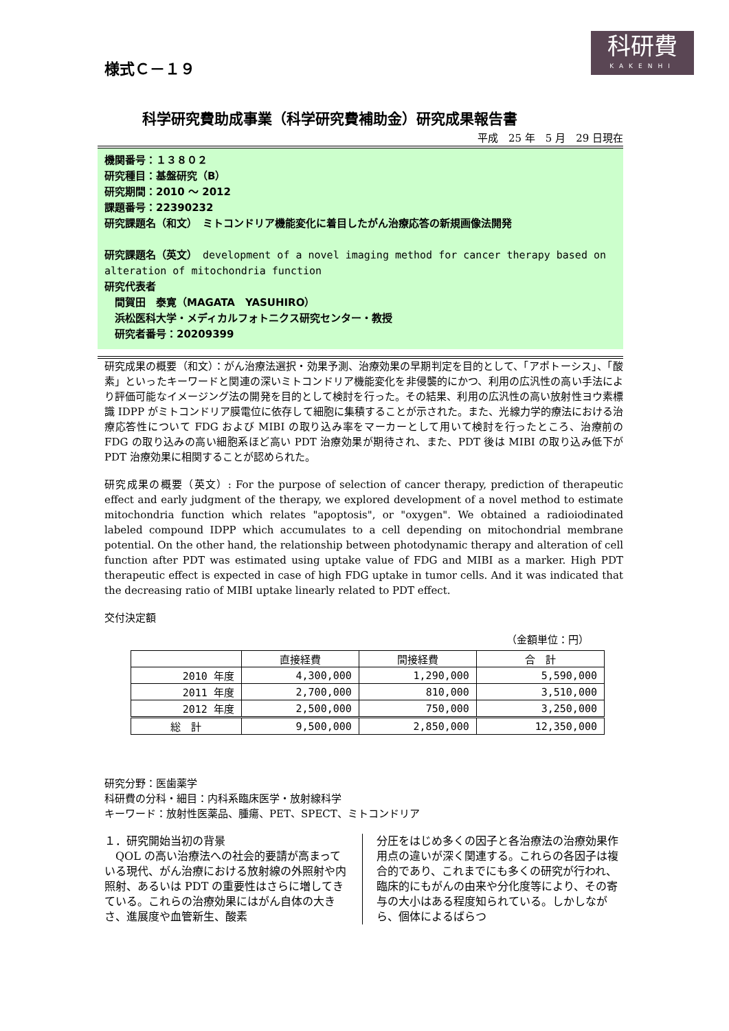科研費
KAKENHI
様式Ｃ－１９
科学研究費助成事業（科学研究費補助金）研究成果報告書
平成　25 年　5 月　29 日現在
機関番号：１３８０２
研究種目：基盤研究（B）
研究期間：2010 ～ 2012
課題番号：22390232
研究課題名（和文）　ミトコンドリア機能変化に着目したがん治療応答の新規画像法開発
研究課題名（英文）　development of a novel imaging method for cancer therapy based on alteration of mitochondria function
研究代表者
　間賀田　泰寛（MAGATA　YASUHIRO）
　浜松医科大学・メディカルフォトニクス研究センター・教授
　研究者番号：20209399
研究成果の概要（和文）：がん治療法選択・効果予測、治療効果の早期判定を目的として、「アポトーシス」、「酸素」といったキーワードと関連の深いミトコンドリア機能変化を非侵襲的にかつ、利用の広汎性の高い手法により評価可能なイメージング法の開発を目的として検討を行った。その結果、利用の広汎性の高い放射性ヨウ素標識 IDPP がミトコンドリア膜電位に依存して細胞に集積することが示された。また、光線力学的療法における治療応答性について FDG および MIBI の取り込み率をマーカーとして用いて検討を行ったところ、治療前の FDG の取り込みの高い細胞系ほど高い PDT 治療効果が期待され、また、PDT 後は MIBI の取り込み低下が PDT 治療効果に相関することが認められた。
研究成果の概要（英文）: For the purpose of selection of cancer therapy, prediction of therapeutic effect and early judgment of the therapy, we explored development of a novel method to estimate mitochondria function which relates "apoptosis", or "oxygen". We obtained a radioiodinated labeled compound IDPP which accumulates to a cell depending on mitochondrial membrane potential. On the other hand, the relationship between photodynamic therapy and alteration of cell function after PDT was estimated using uptake value of FDG and MIBI as a marker. High PDT therapeutic effect is expected in case of high FDG uptake in tumor cells. And it was indicated that the decreasing ratio of MIBI uptake linearly related to PDT effect.
交付決定額
（金額単位：円）
| | 直接経費 | 間接経費 | 合 計 |
| --- | --- | --- | --- |
| 2010 年度 | 4,300,000 | 1,290,000 | 5,590,000 |
| 2011 年度 | 2,700,000 | 810,000 | 3,510,000 |
| 2012 年度 | 2,500,000 | 750,000 | 3,250,000 |
| 総 計 | 9,500,000 | 2,850,000 | 12,350,000 |
研究分野：医歯薬学
科研費の分科・細目：内科系臨床医学・放射線科学
キーワード：放射性医薬品、腫瘍、PET、SPECT、ミトコンドリア
１．研究開始当初の背景
　QOL の高い治療法への社会的要請が高まっている現代、がん治療における放射線の外照射や内照射、あるいは PDT の重要性はさらに増してきている。これらの治療効果にはがん自体の大きさ、進展度や血管新生、酸素
分圧をはじめ多くの因子と各治療法の治療効果作用点の違いが深く関連する。これらの各因子は複合的であり、これまでにも多くの研究が行われ、臨床的にもがんの由来や分化度等により、その寄与の大小はある程度知られている。しかしながら、個体によるばらつ